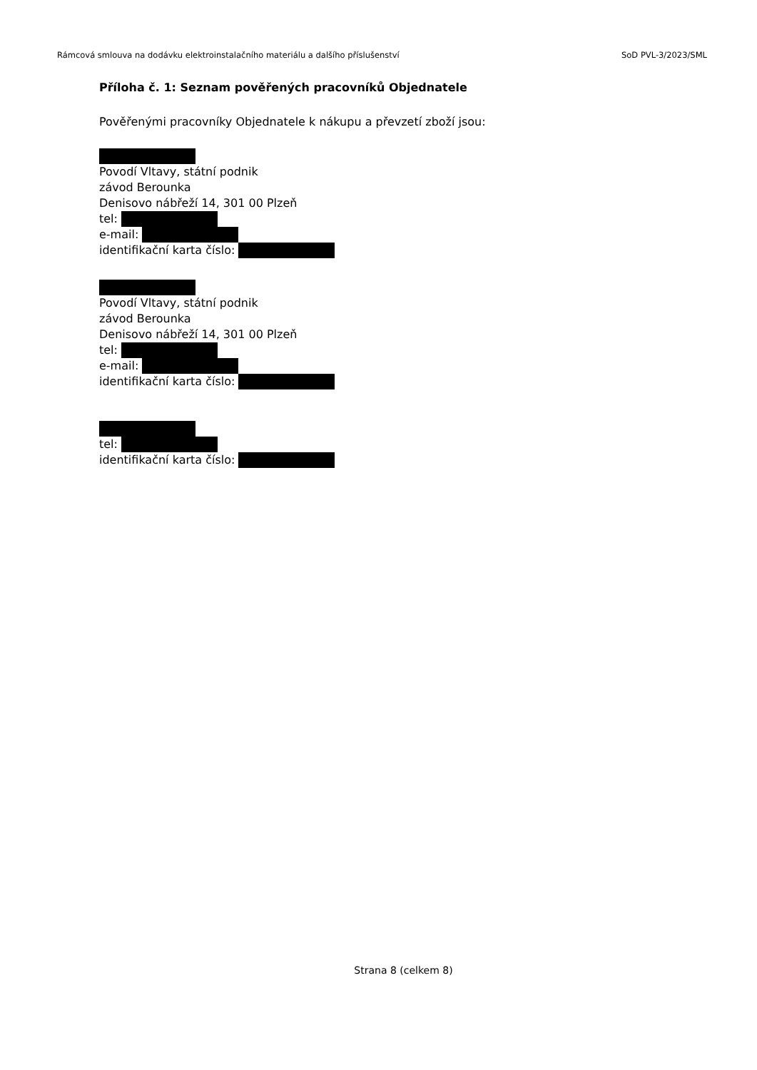Rámcová smlouva na dodávku elektroinstalačního materiálu a dalšího příslušenství SoD PVL-3/2023/SML
Příloha č. 1: Seznam pověřených pracovníků Objednatele
Pověřenými pracovníky Objednatele k nákupu a převzetí zboží jsou:
Povodí Vltavy, státní podnik
závod Berounka
Denisovo nábřeží 14, 301 00 Plzeň
tel:
e-mail:
identifikační karta číslo:
Povodí Vltavy, státní podnik
závod Berounka
Denisovo nábřeží 14, 301 00 Plzeň
tel:
e-mail:
identifikační karta číslo:
tel:
identifikační karta číslo:
Strana 8 (celkem 8)